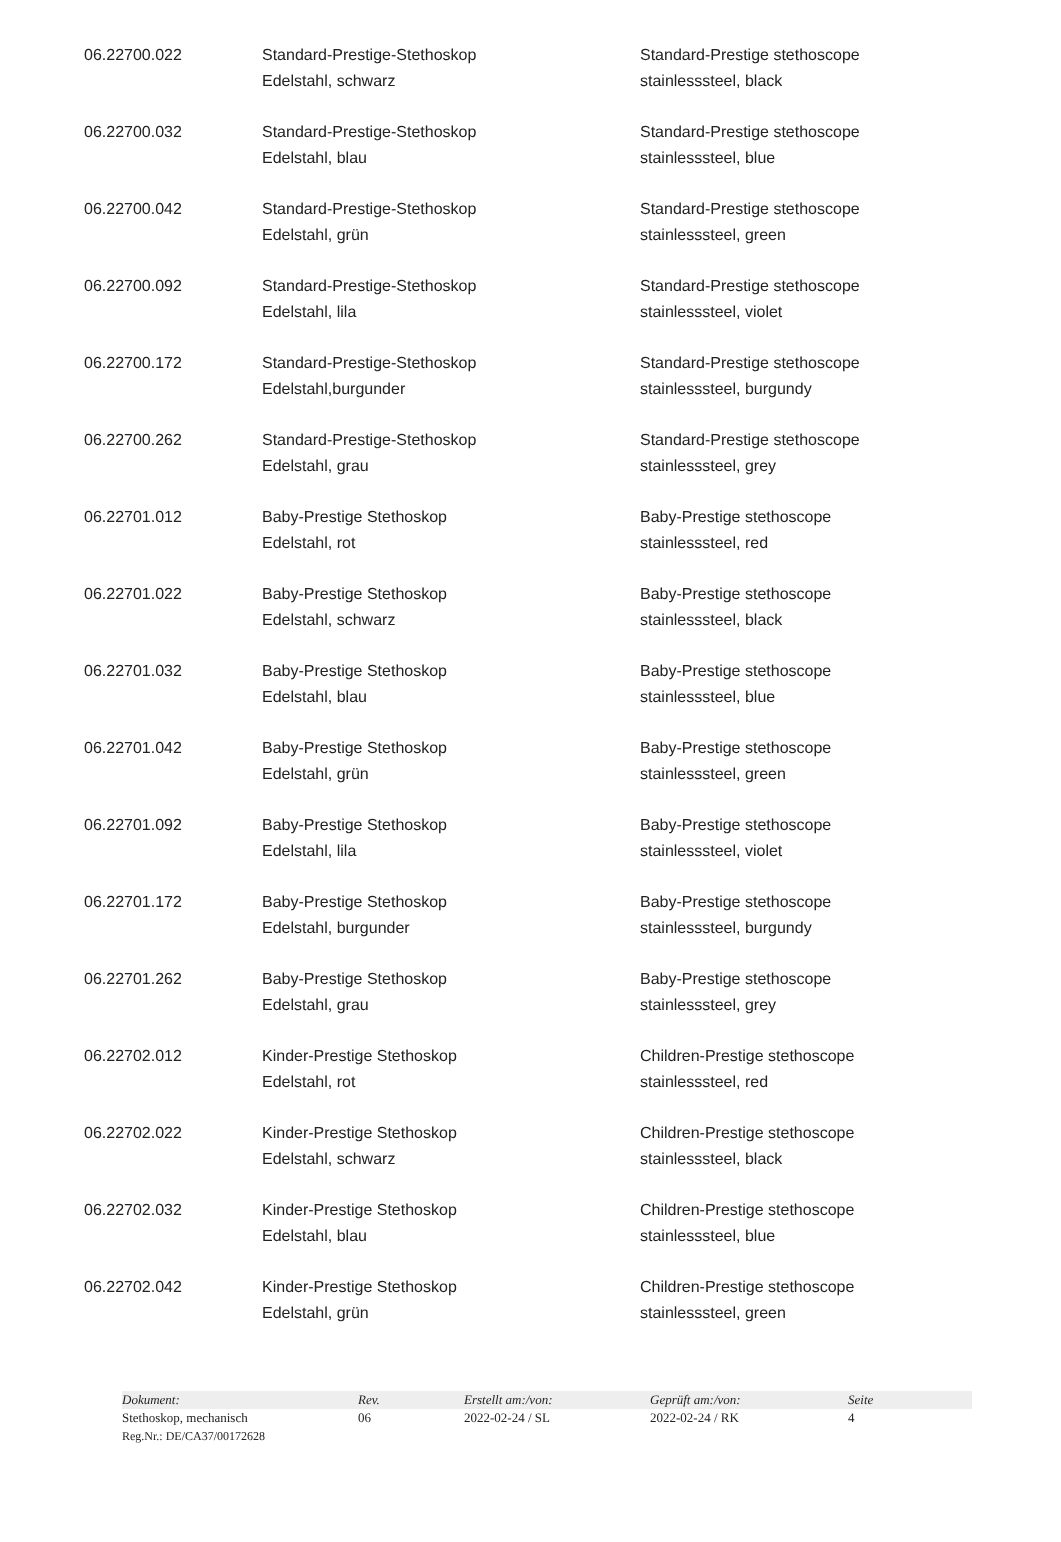| 06.22700.022 | Standard-Prestige-Stethoskop Edelstahl, schwarz | Standard-Prestige stethoscope stainlesssteel, black |
| 06.22700.032 | Standard-Prestige-Stethoskop Edelstahl, blau | Standard-Prestige stethoscope stainlesssteel, blue |
| 06.22700.042 | Standard-Prestige-Stethoskop Edelstahl, grün | Standard-Prestige stethoscope stainlesssteel, green |
| 06.22700.092 | Standard-Prestige-Stethoskop Edelstahl, lila | Standard-Prestige stethoscope stainlesssteel, violet |
| 06.22700.172 | Standard-Prestige-Stethoskop Edelstahl,burgunder | Standard-Prestige stethoscope stainlesssteel, burgundy |
| 06.22700.262 | Standard-Prestige-Stethoskop Edelstahl, grau | Standard-Prestige stethoscope stainlesssteel, grey |
| 06.22701.012 | Baby-Prestige Stethoskop Edelstahl, rot | Baby-Prestige stethoscope stainlesssteel, red |
| 06.22701.022 | Baby-Prestige Stethoskop Edelstahl, schwarz | Baby-Prestige stethoscope stainlesssteel, black |
| 06.22701.032 | Baby-Prestige Stethoskop Edelstahl, blau | Baby-Prestige stethoscope stainlesssteel, blue |
| 06.22701.042 | Baby-Prestige Stethoskop Edelstahl, grün | Baby-Prestige stethoscope stainlesssteel, green |
| 06.22701.092 | Baby-Prestige Stethoskop Edelstahl, lila | Baby-Prestige stethoscope stainlesssteel, violet |
| 06.22701.172 | Baby-Prestige Stethoskop Edelstahl, burgunder | Baby-Prestige stethoscope stainlesssteel, burgundy |
| 06.22701.262 | Baby-Prestige Stethoskop Edelstahl, grau | Baby-Prestige stethoscope stainlesssteel, grey |
| 06.22702.012 | Kinder-Prestige Stethoskop Edelstahl, rot | Children-Prestige stethoscope stainlesssteel, red |
| 06.22702.022 | Kinder-Prestige Stethoskop Edelstahl, schwarz | Children-Prestige stethoscope stainlesssteel, black |
| 06.22702.032 | Kinder-Prestige Stethoskop Edelstahl, blau | Children-Prestige stethoscope stainlesssteel, blue |
| 06.22702.042 | Kinder-Prestige Stethoskop Edelstahl, grün | Children-Prestige stethoscope stainlesssteel, green |
| Dokument: | Rev. | Erstellt am:/von: | Geprüft am:/von: | Seite |
| Stethoskop, mechanisch | 06 | 2022-02-24 / SL | 2022-02-24 / RK | 4 |
| Reg.Nr.: DE/CA37/00172628 | | | | |